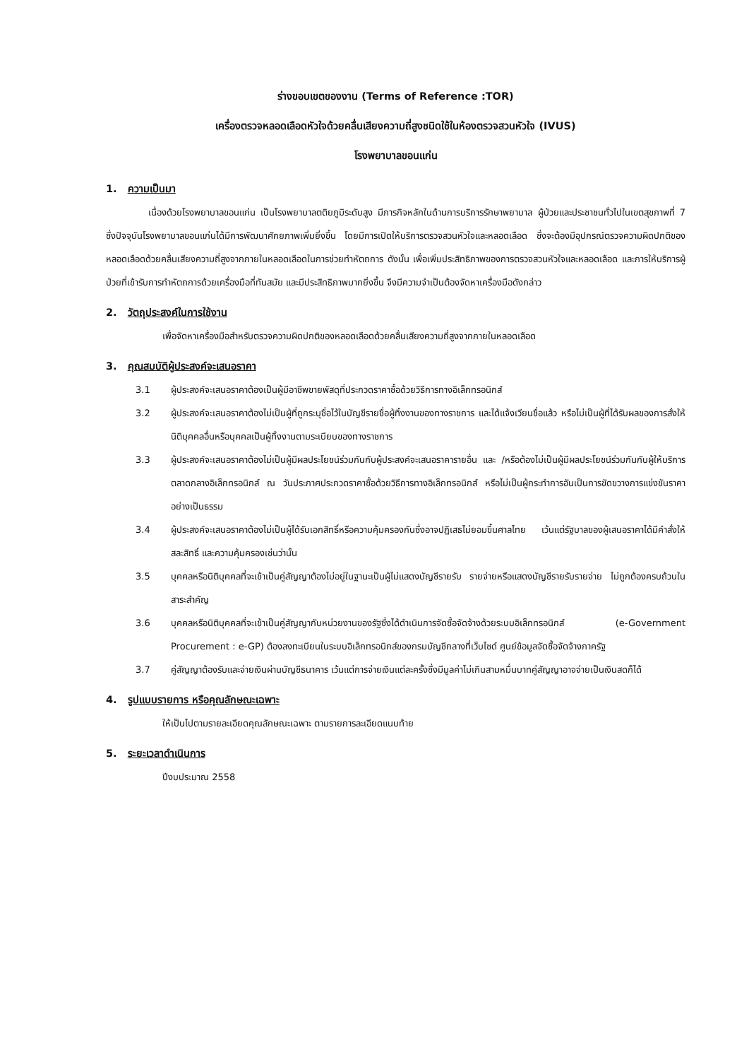ร่างขอบเขตของงาน (Terms of Reference :TOR)
เครื่องตรวจหลอดเลือดหัวใจด้วยคลื่นเสียงความถี่สูงชนิดใช้ในห้องตรวจสวนหัวใจ (IVUS)
โรงพยาบาลขอนแก่น
1. ความเป็นมา
เนื่องด้วยโรงพยาบาลขอนแก่น เป็นโรงพยาบาลตติยภูมิระดับสูง มีภารกิจหลักในด้านการบริการรักษาพยาบาล ผู้ป่วยและประชาชนทั่วไปในเขตสุขภาพที่ 7 ซึ่งปัจจุบันโรงพยาบาลขอนแก่นได้มีการพัฒนาศักยภาพเพิ่มยิ่งขึ้น โดยมีการเปิดให้บริการตรวจสวนหัวใจและหลอดเลือด ซึ่งจะต้องมีอุปกรณ์ตรวจความผิดปกติของหลอดเลือดด้วยคลื่นเสียงความถี่สูงจากภายในหลอดเลือดในการช่วยทำหัตถการ ดังนั้น เพื่อเพิ่มประสิทธิภาพของการตรวจสวนหัวใจและหลอดเลือด และการให้บริการผู้ป่วยที่เข้ารับการทำหัตถการด้วยเครื่องมือที่ทันสมัย และมีประสิทธิภาพมากยิ่งขึ้น จึงมีความจำเป็นต้องจัดหาเครื่องมือดังกล่าว
2. วัตถุประสงค์ในการใช้งาน
เพื่อจัดหาเครื่องมือสำหรับตรวจความผิดปกติของหลอดเลือดด้วยคลื่นเสียงความถี่สูงจากภายในหลอดเลือด
3. คุณสมบัติผู้ประสงค์จะเสนอราคา
3.1 ผู้ประสงค์จะเสนอราคาต้องเป็นผู้มีอาชีพขายพัสดุที่ประกวดราคาซื้อด้วยวิธีการทางอิเล็กทรอนิกส์
3.2 ผู้ประสงค์จะเสนอราคาต้องไม่เป็นผู้ที่ถูกระบุชื่อไว้ในบัญชีรายชื่อผู้ทิ้งงานของทางราชการ และได้แจ้งเวียนชื่อแล้ว หรือไม่เป็นผู้ที่ได้รับผลของการสั่งให้นิติบุคคลอื่นหรือบุคคลเป็นผู้ทิ้งงานตามระเบียบของทางราชการ
3.3 ผู้ประสงค์จะเสนอราคาต้องไม่เป็นผู้มีผลประโยชน์ร่วมกันกับผู้ประสงค์จะเสนอราคารายอื่น และ /หรือต้องไม่เป็นผู้มีผลประโยชน์ร่วมกันกับผู้ให้บริการตลาดกลางอิเล็กทรอนิกส์ ณ วันประกาศประกวดราคาซื้อด้วยวิธีการทางอิเล็กทรอนิกส์ หรือไม่เป็นผู้กระทำการอันเป็นการขัดขวางการแข่งขันราคาอย่างเป็นธรรม
3.4 ผู้ประสงค์จะเสนอราคาต้องไม่เป็นผู้ได้รับเอกสิทธิ์หรือความคุ้มครองกันซึ่งอาจปฏิเสธไม่ยอมขึ้นศาลไทย เว้นแต่รัฐบาลของผู้เสนอราคาได้มีคำสั่งให้สละสิทธิ์ และความคุ้มครองเช่นว่านั้น
3.5 บุคคลหรือนิติบุคคลที่จะเข้าเป็นคู่สัญญาต้องไม่อยู่ในฐานะเป็นผู้ไม่แสดงบัญชีรายรับ รายจ่ายหรือแสดงบัญชีรายรับรายจ่าย ไม่ถูกต้องครบถ้วนในสาระสำคัญ
3.6 บุคคลหรือนิติบุคคลที่จะเข้าเป็นคู่สัญญากับหน่วยงานของรัฐซึ่งได้ดำเนินการจัดซื้อจัดจ้างด้วยระบบอิเล็กทรอนิกส์ (e-Government Procurement : e-GP) ต้องลงทะเบียนในระบบอิเล็กทรอนิกส์ของกรมบัญชีกลางที่เว็บไซด์ ศูนย์ข้อมูลจัดซื้อจัดจ้างภาครัฐ
3.7 คู่สัญญาต้องรับและจ่ายเงินผ่านบัญชีธนาคาร เว้นแต่การจ่ายเงินแต่ละครั้งซึ่งมีมูลค่าไม่เกินสามหมื่นบาทคู่สัญญาอาจจ่ายเป็นเงินสดก็ได้
4. รูปแบบรายการ หรือคุณลักษณะเฉพาะ
ให้เป็นไปตามรายละเอียดคุณลักษณะเฉพาะ ตามรายการละเอียดแนบท้าย
5. ระยะเวลาดำเนินการ
ปีงบประมาณ 2558